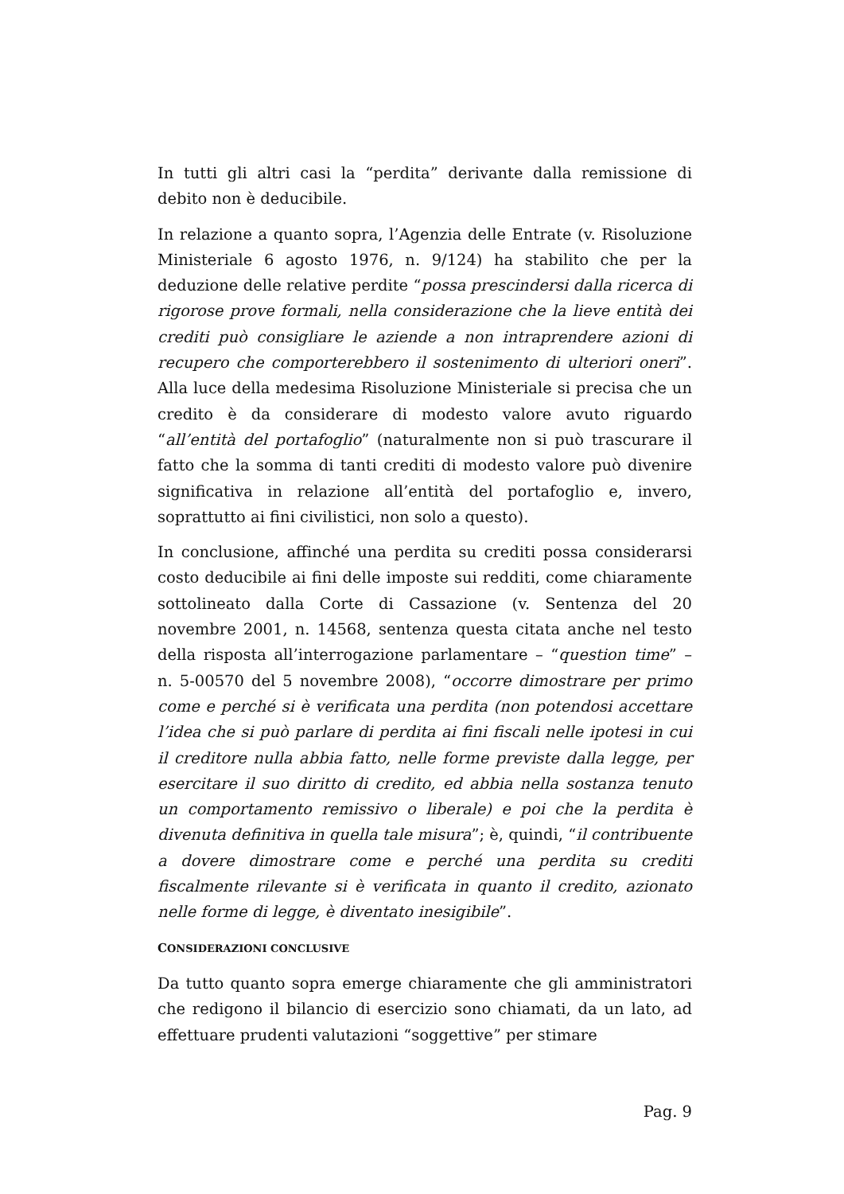In tutti gli altri casi la “perdita” derivante dalla remissione di debito non è deducibile.
In relazione a quanto sopra, l’Agenzia delle Entrate (v. Risoluzione Ministeriale 6 agosto 1976, n. 9/124) ha stabilito che per la deduzione delle relative perdite “possa prescindersi dalla ricerca di rigorose prove formali, nella considerazione che la lieve entità dei crediti può consigliare le aziende a non intraprendere azioni di recupero che comporterebbero il sostenimento di ulteriori oneri”. Alla luce della medesima Risoluzione Ministeriale si precisa che un credito è da considerare di modesto valore avuto riguardo “all’entità del portafoglio” (naturalmente non si può trascurare il fatto che la somma di tanti crediti di modesto valore può divenire significativa in relazione all’entità del portafoglio e, invero, soprattutto ai fini civilistici, non solo a questo).
In conclusione, affinché una perdita su crediti possa considerarsi costo deducibile ai fini delle imposte sui redditi, come chiaramente sottolineato dalla Corte di Cassazione (v. Sentenza del 20 novembre 2001, n. 14568, sentenza questa citata anche nel testo della risposta all’interrogazione parlamentare – “question time” – n. 5-00570 del 5 novembre 2008), “occorre dimostrare per primo come e perché si è verificata una perdita (non potendosi accettare l’idea che si può parlare di perdita ai fini fiscali nelle ipotesi in cui il creditore nulla abbia fatto, nelle forme previste dalla legge, per esercitare il suo diritto di credito, ed abbia nella sostanza tenuto un comportamento remissivo o liberale) e poi che la perdita è divenuta definitiva in quella tale misura”; è, quindi, “il contribuente a dovere dimostrare come e perché una perdita su crediti fiscalmente rilevante si è verificata in quanto il credito, azionato nelle forme di legge, è diventato inesigibile”.
CONSIDERAZIONI CONCLUSIVE
Da tutto quanto sopra emerge chiaramente che gli amministratori che redigono il bilancio di esercizio sono chiamati, da un lato, ad effettuare prudenti valutazioni “soggettive” per stimare
Pag. 9